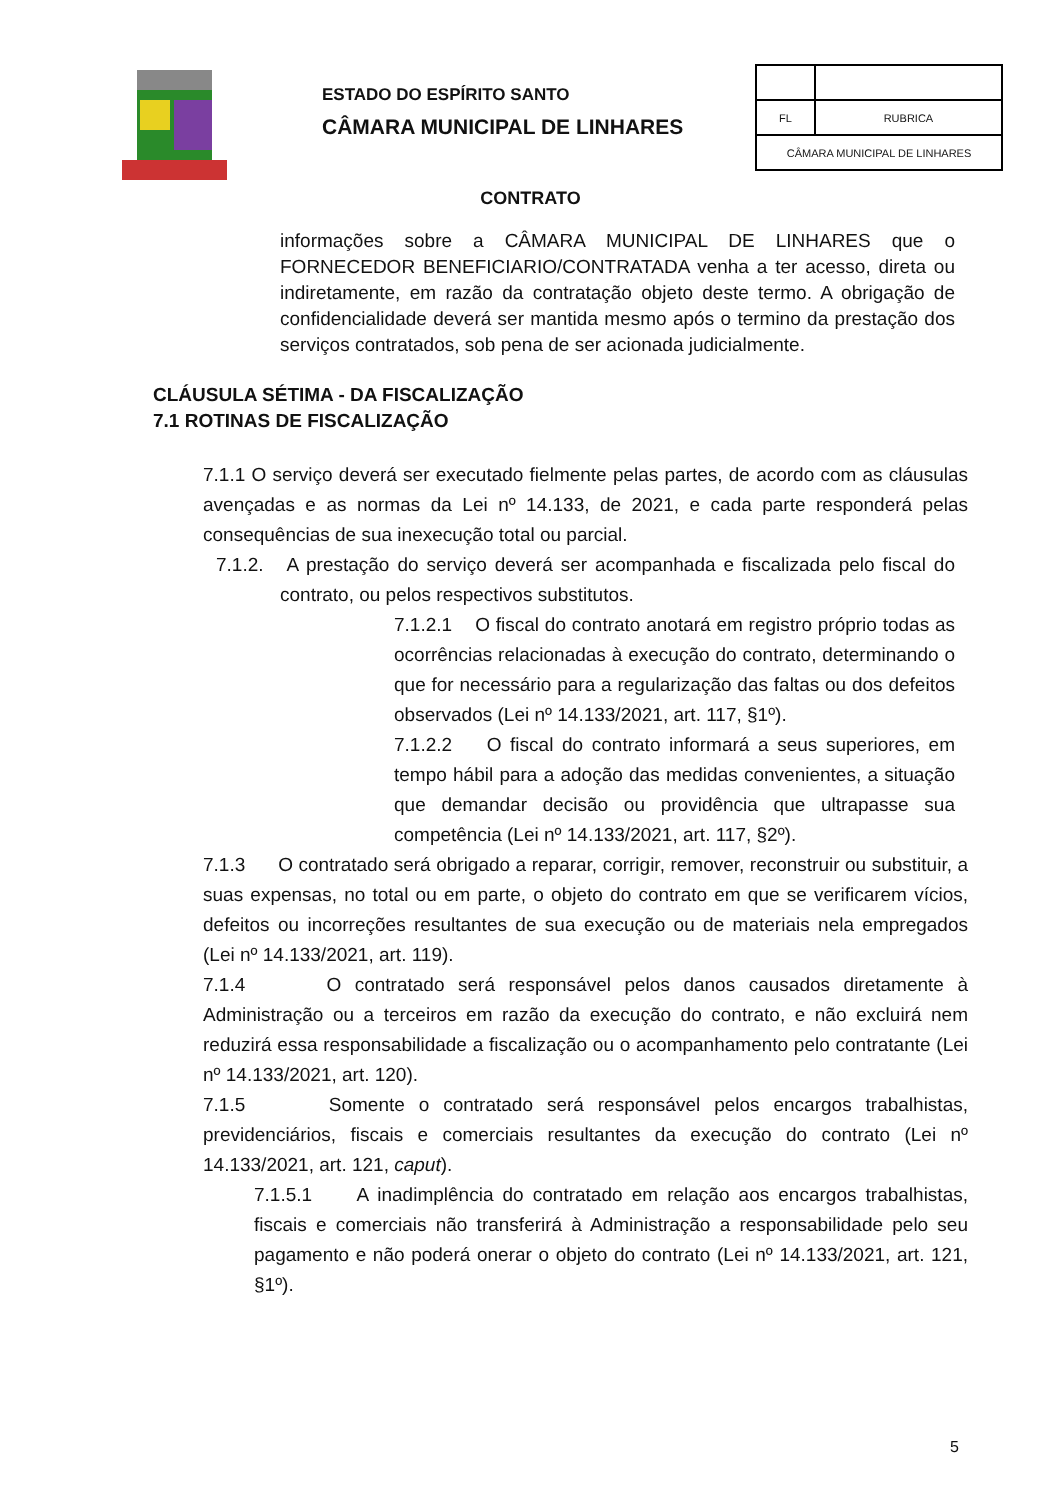ESTADO DO ESPÍRITO SANTO
CÂMARA MUNICIPAL DE LINHARES
| FL | RUBRICA |
| CÂMARA MUNICIPAL DE LINHARES | |
CONTRATO
informações sobre a CÂMARA MUNICIPAL DE LINHARES que o FORNECEDOR BENEFICIARIO/CONTRATADA venha a ter acesso, direta ou indiretamente, em razão da contratação objeto deste termo. A obrigação de confidencialidade deverá ser mantida mesmo após o termino da prestação dos serviços contratados, sob pena de ser acionada judicialmente.
CLÁUSULA SÉTIMA - DA FISCALIZAÇÃO
7.1 ROTINAS DE FISCALIZAÇÃO
7.1.1 O serviço deverá ser executado fielmente pelas partes, de acordo com as cláusulas avençadas e as normas da Lei nº 14.133, de 2021, e cada parte responderá pelas consequências de sua inexecução total ou parcial.
7.1.2. A prestação do serviço deverá ser acompanhada e fiscalizada pelo fiscal do contrato, ou pelos respectivos substitutos.
7.1.2.1 O fiscal do contrato anotará em registro próprio todas as ocorrências relacionadas à execução do contrato, determinando o que for necessário para a regularização das faltas ou dos defeitos observados (Lei nº 14.133/2021, art. 117, §1º).
7.1.2.2 O fiscal do contrato informará a seus superiores, em tempo hábil para a adoção das medidas convenientes, a situação que demandar decisão ou providência que ultrapasse sua competência (Lei nº 14.133/2021, art. 117, §2º).
7.1.3 O contratado será obrigado a reparar, corrigir, remover, reconstruir ou substituir, a suas expensas, no total ou em parte, o objeto do contrato em que se verificarem vícios, defeitos ou incorreções resultantes de sua execução ou de materiais nela empregados (Lei nº 14.133/2021, art. 119).
7.1.4 O contratado será responsável pelos danos causados diretamente à Administração ou a terceiros em razão da execução do contrato, e não excluirá nem reduzirá essa responsabilidade a fiscalização ou o acompanhamento pelo contratante (Lei nº 14.133/2021, art. 120).
7.1.5 Somente o contratado será responsável pelos encargos trabalhistas, previdenciários, fiscais e comerciais resultantes da execução do contrato (Lei nº 14.133/2021, art. 121, caput).
7.1.5.1 A inadimplência do contratado em relação aos encargos trabalhistas, fiscais e comerciais não transferirá à Administração a responsabilidade pelo seu pagamento e não poderá onerar o objeto do contrato (Lei nº 14.133/2021, art. 121, §1º).
5